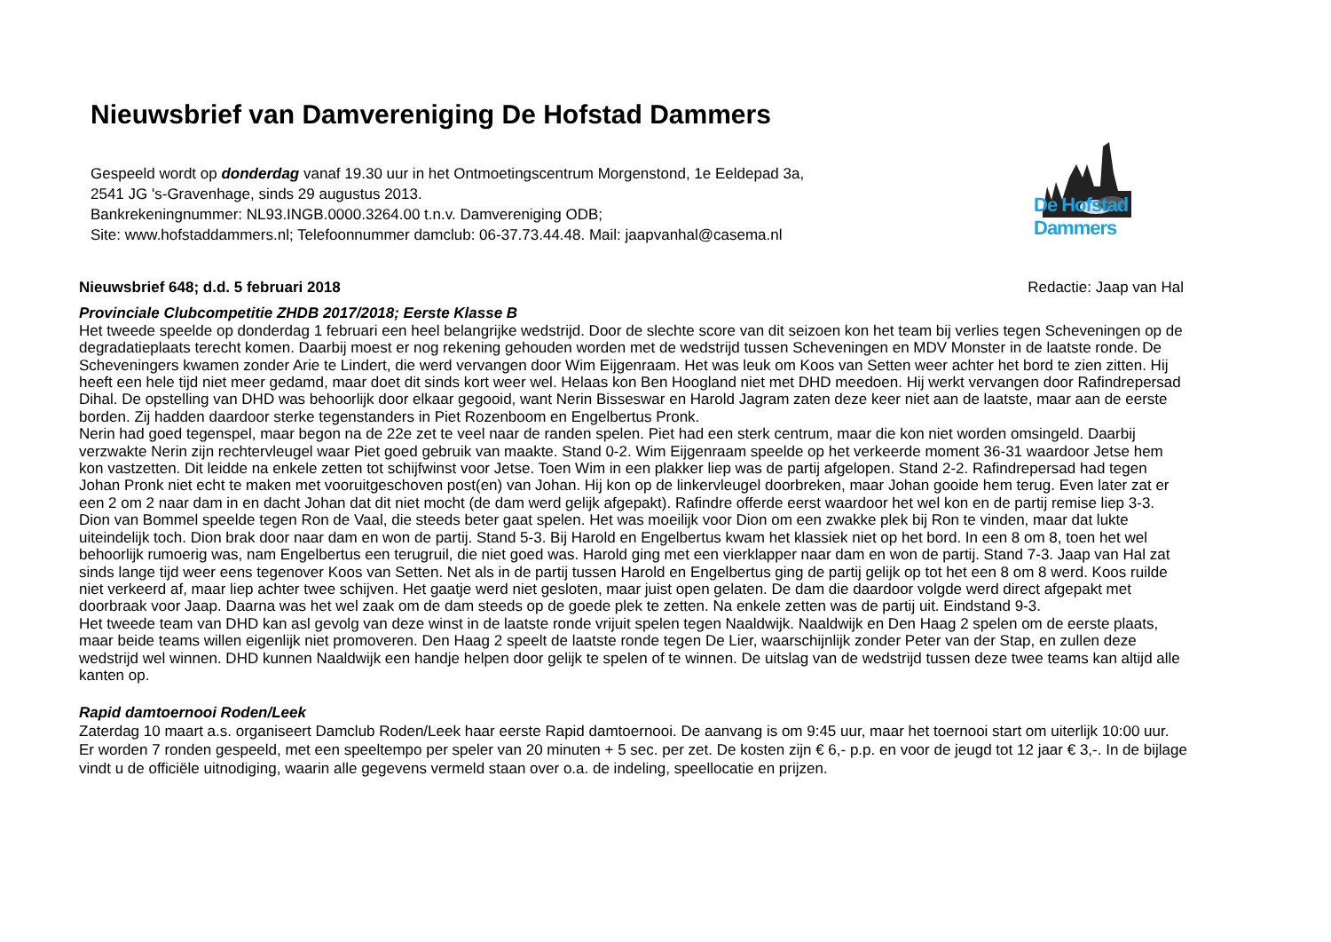Nieuwsbrief van Damvereniging De Hofstad Dammers
Gespeeld wordt op donderdag vanaf 19.30 uur in het Ontmoetingscentrum Morgenstond, 1e Eeldepad 3a,
2541 JG 's-Gravenhage, sinds 29 augustus 2013.
Bankrekeningnummer: NL93.INGB.0000.3264.00 t.n.v. Damvereniging ODB;
Site: www.hofstaddammers.nl; Telefoonnummer damclub: 06-37.73.44.48. Mail: jaapvanhal@casema.nl
De Hofstad Dammers
Nieuwsbrief 648; d.d. 5 februari 2018 Redactie: Jaap van Hal
Provinciale Clubcompetitie ZHDB 2017/2018; Eerste Klasse B
Het tweede speelde op donderdag 1 februari een heel belangrijke wedstrijd. Door de slechte score van dit seizoen kon het team bij verlies tegen Scheveningen op de degradatieplaats terecht komen. Daarbij moest er nog rekening gehouden worden met de wedstrijd tussen Scheveningen en MDV Monster in de laatste ronde. De Scheveningers kwamen zonder Arie te Lindert, die werd vervangen door Wim Eijgenraam. Het was leuk om Koos van Setten weer achter het bord te zien zitten. Hij heeft een hele tijd niet meer gedamd, maar doet dit sinds kort weer wel. Helaas kon Ben Hoogland niet met DHD meedoen. Hij werkt vervangen door Rafindrepersad Dihal. De opstelling van DHD was behoorlijk door elkaar gegooid, want Nerin Bisseswar en Harold Jagram zaten deze keer niet aan de laatste, maar aan de eerste borden. Zij hadden daardoor sterke tegenstanders in Piet Rozenboom en Engelbertus Pronk.
Nerin had goed tegenspel, maar begon na de 22e zet te veel naar de randen spelen. Piet had een sterk centrum, maar die kon niet worden omsingeld. Daarbij verzwakte Nerin zijn rechtervleugel waar Piet goed gebruik van maakte. Stand 0-2. Wim Eijgenraam speelde op het verkeerde moment 36-31 waardoor Jetse hem kon vastzetten. Dit leidde na enkele zetten tot schijfwinst voor Jetse. Toen Wim in een plakker liep was de partij afgelopen. Stand 2-2. Rafindrepersad had tegen Johan Pronk niet echt te maken met vooruitgeschoven post(en) van Johan. Hij kon op de linkervleugel doorbreken, maar Johan gooide hem terug. Even later zat er een 2 om 2 naar dam in en dacht Johan dat dit niet mocht (de dam werd gelijk afgepakt). Rafindre offerde eerst waardoor het wel kon en de partij remise liep 3-3. Dion van Bommel speelde tegen Ron de Vaal, die steeds beter gaat spelen. Het was moeilijk voor Dion om een zwakke plek bij Ron te vinden, maar dat lukte uiteindelijk toch. Dion brak door naar dam en won de partij. Stand 5-3. Bij Harold en Engelbertus kwam het klassiek niet op het bord. In een 8 om 8, toen het wel behoorlijk rumoerig was, nam Engelbertus een terugruil, die niet goed was. Harold ging met een vierklapper naar dam en won de partij. Stand 7-3. Jaap van Hal zat sinds lange tijd weer eens tegenover Koos van Setten. Net als in de partij tussen Harold en Engelbertus ging de partij gelijk op tot het een 8 om 8 werd. Koos ruilde niet verkeerd af, maar liep achter twee schijven. Het gaatje werd niet gesloten, maar juist open gelaten. De dam die daardoor volgde werd direct afgepakt met doorbraak voor Jaap. Daarna was het wel zaak om de dam steeds op de goede plek te zetten. Na enkele zetten was de partij uit. Eindstand 9-3.
Het tweede team van DHD kan asl gevolg van deze winst in de laatste ronde vrijuit spelen tegen Naaldwijk. Naaldwijk en Den Haag 2 spelen om de eerste plaats, maar beide teams willen eigenlijk niet promoveren. Den Haag 2 speelt de laatste ronde tegen De Lier, waarschijnlijk zonder Peter van der Stap, en zullen deze wedstrijd wel winnen. DHD kunnen Naaldwijk een handje helpen door gelijk te spelen of te winnen. De uitslag van de wedstrijd tussen deze twee teams kan altijd alle kanten op.
Rapid damtoernooi Roden/Leek
Zaterdag 10 maart a.s. organiseert Damclub Roden/Leek haar eerste Rapid damtoernooi. De aanvang is om 9:45 uur, maar het toernooi start om uiterlijk 10:00 uur. Er worden 7 ronden gespeeld, met een speeltempo per speler van 20 minuten + 5 sec. per zet. De kosten zijn € 6,- p.p. en voor de jeugd tot 12 jaar € 3,-. In de bijlage vindt u de officiële uitnodiging, waarin alle gegevens vermeld staan over o.a. de indeling, speellocatie en prijzen.